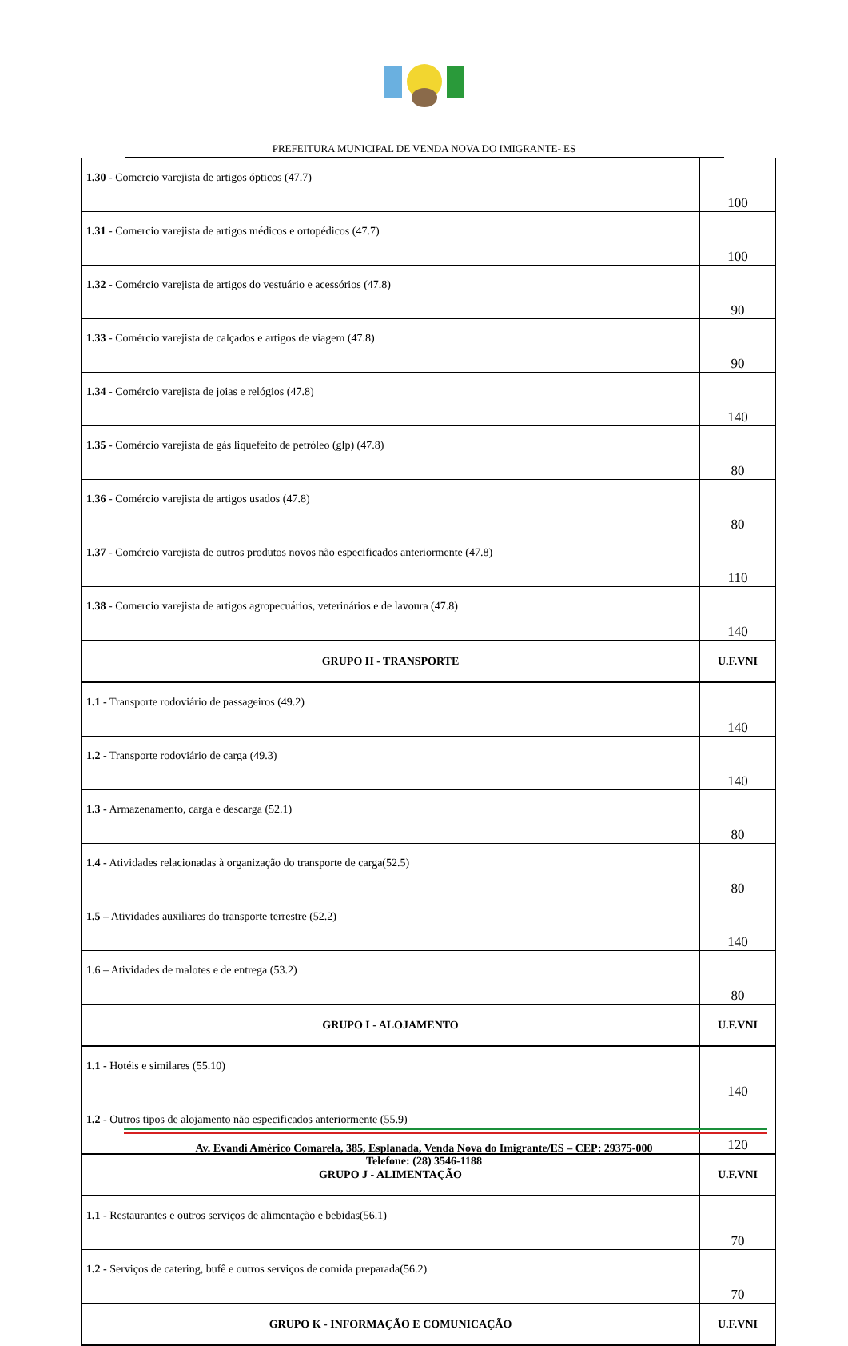PREFEITURA MUNICIPAL DE VENDA NOVA DO IMIGRANTE- ES
| 1.30 - Comercio varejista de artigos ópticos (47.7) | 100 |
| 1.31 - Comercio varejista de artigos médicos e ortopédicos (47.7) | 100 |
| 1.32 - Comércio varejista de artigos do vestuário e acessórios (47.8) | 90 |
| 1.33 - Comércio varejista de calçados e artigos de viagem (47.8) | 90 |
| 1.34 - Comércio varejista de joias e relógios (47.8) | 140 |
| 1.35 - Comércio varejista de gás liquefeito de petróleo (glp) (47.8) | 80 |
| 1.36 - Comércio varejista de artigos usados (47.8) | 80 |
| 1.37 - Comércio varejista de outros produtos novos não especificados anteriormente (47.8) | 110 |
| 1.38 - Comercio varejista de artigos agropecuários, veterinários e de lavoura (47.8) | 140 |
| GRUPO H - TRANSPORTE | U.F.VNI |
| 1.1 - Transporte rodoviário de passageiros (49.2) | 140 |
| 1.2 - Transporte rodoviário de carga (49.3) | 140 |
| 1.3 - Armazenamento, carga e descarga (52.1) | 80 |
| 1.4 - Atividades relacionadas à organização do transporte de carga(52.5) | 80 |
| 1.5 – Atividades auxiliares do transporte terrestre (52.2) | 140 |
| 1.6 – Atividades de malotes e de entrega (53.2) | 80 |
| GRUPO I - ALOJAMENTO | U.F.VNI |
| 1.1 - Hotéis e similares (55.10) | 140 |
| 1.2 - Outros tipos de alojamento não especificados anteriormente (55.9) | 120 |
| GRUPO J - ALIMENTAÇÃO | U.F.VNI |
| 1.1 - Restaurantes e outros serviços de alimentação e bebidas(56.1) | 70 |
| 1.2 - Serviços de catering, bufê e outros serviços de comida preparada(56.2) | 70 |
| GRUPO K - INFORMAÇÃO E COMUNICAÇÃO | U.F.VNI |
Av. Evandi Américo Comarela, 385, Esplanada, Venda Nova do Imigrante/ES – CEP: 29375-000
Telefone: (28) 3546-1188